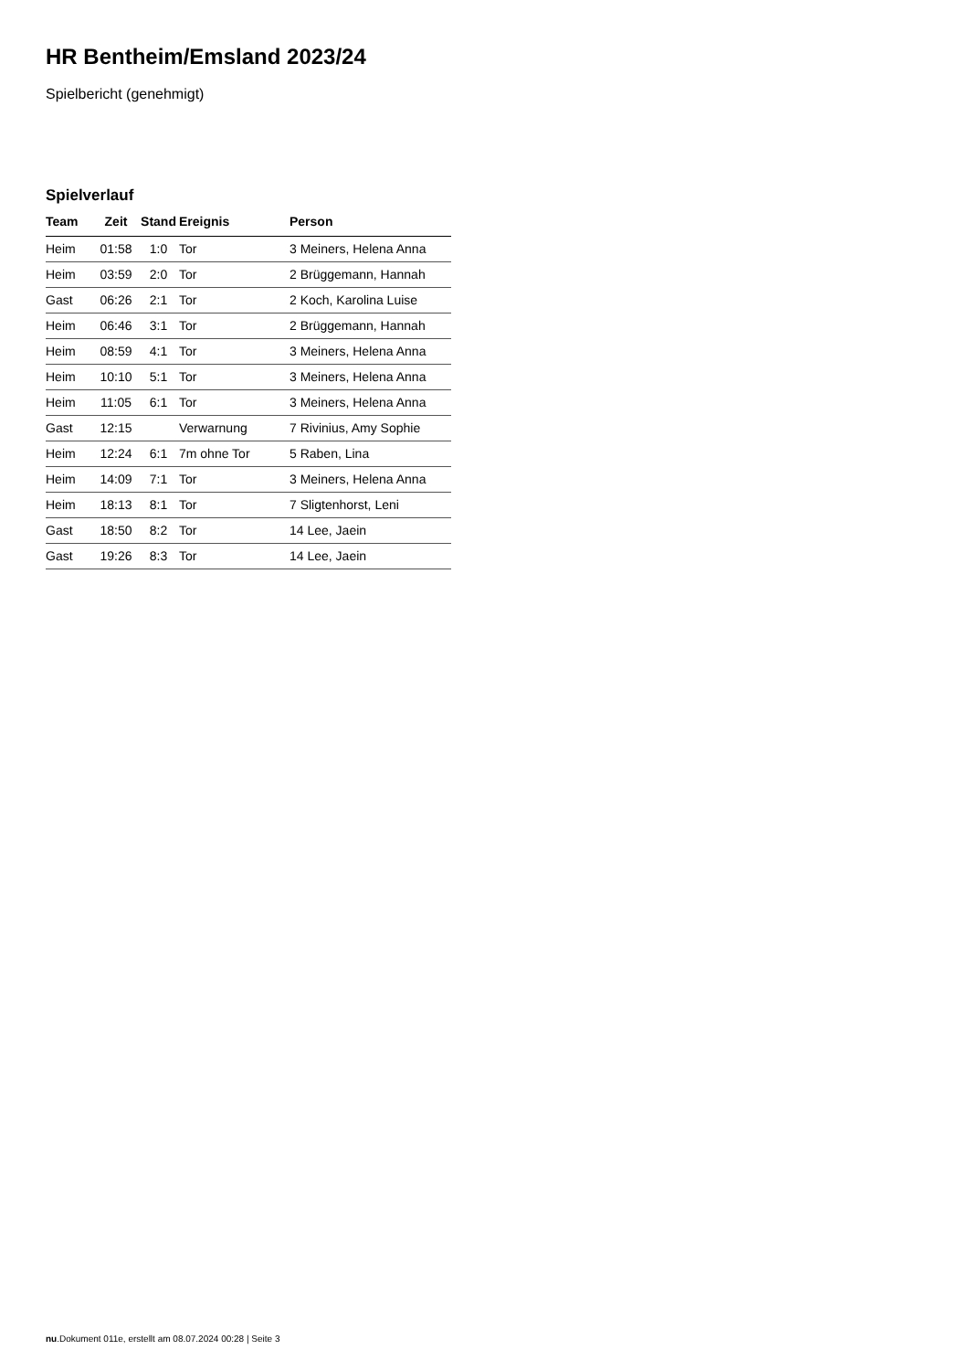HR Bentheim/Emsland 2023/24
Spielbericht (genehmigt)
Spielverlauf
| Team | Zeit | Stand | Ereignis | Person |
| --- | --- | --- | --- | --- |
| Heim | 01:58 | 1:0 | Tor | 3 Meiners, Helena Anna |
| Heim | 03:59 | 2:0 | Tor | 2 Brüggemann, Hannah |
| Gast | 06:26 | 2:1 | Tor | 2 Koch, Karolina Luise |
| Heim | 06:46 | 3:1 | Tor | 2 Brüggemann, Hannah |
| Heim | 08:59 | 4:1 | Tor | 3 Meiners, Helena Anna |
| Heim | 10:10 | 5:1 | Tor | 3 Meiners, Helena Anna |
| Heim | 11:05 | 6:1 | Tor | 3 Meiners, Helena Anna |
| Gast | 12:15 | | Verwarnung | 7 Rivinius, Amy Sophie |
| Heim | 12:24 | 6:1 | 7m ohne Tor | 5 Raben, Lina |
| Heim | 14:09 | 7:1 | Tor | 3 Meiners, Helena Anna |
| Heim | 18:13 | 8:1 | Tor | 7 Sligtenhorst, Leni |
| Gast | 18:50 | 8:2 | Tor | 14 Lee, Jaein |
| Gast | 19:26 | 8:3 | Tor | 14 Lee, Jaein |
nu.Dokument 011e, erstellt am 08.07.2024 00:28 | Seite 3